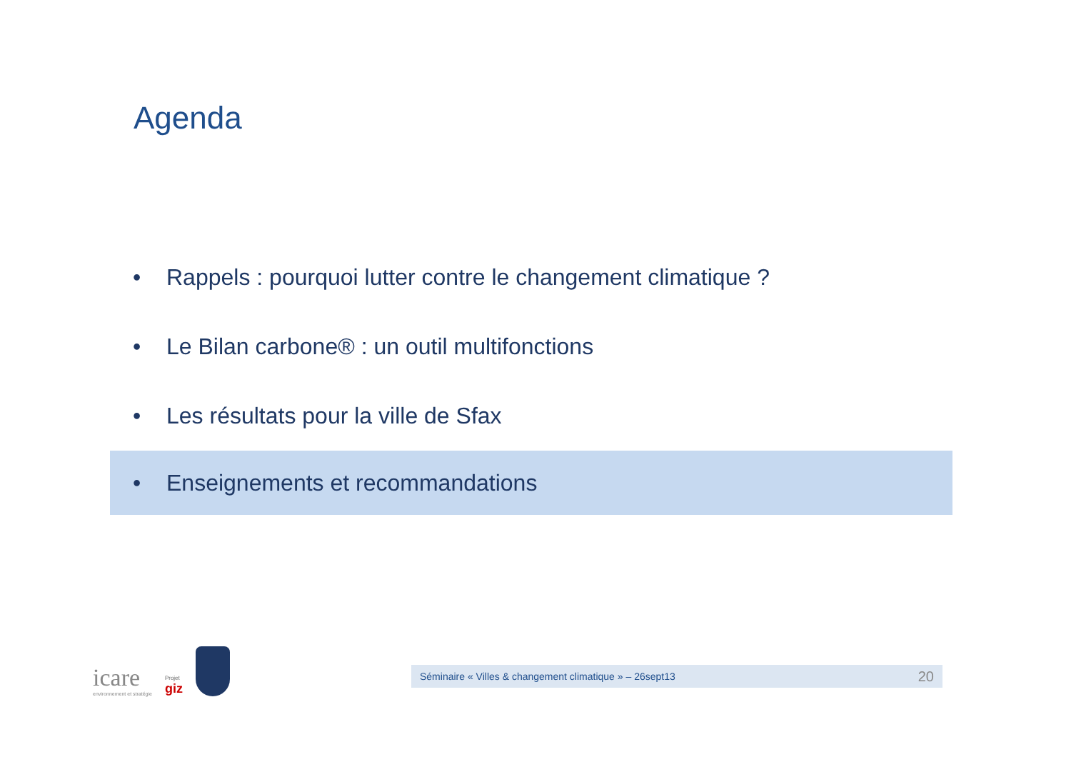Agenda
• Rappels : pourquoi lutter contre le changement climatique ?
• Le Bilan carbone® : un outil multifonctions
• Les résultats pour la ville de Sfax
• Enseignements et recommandations
icare
environnement et stratégie
Projet
giz
Séminaire « Villes & changement climatique » – 26sept13 20